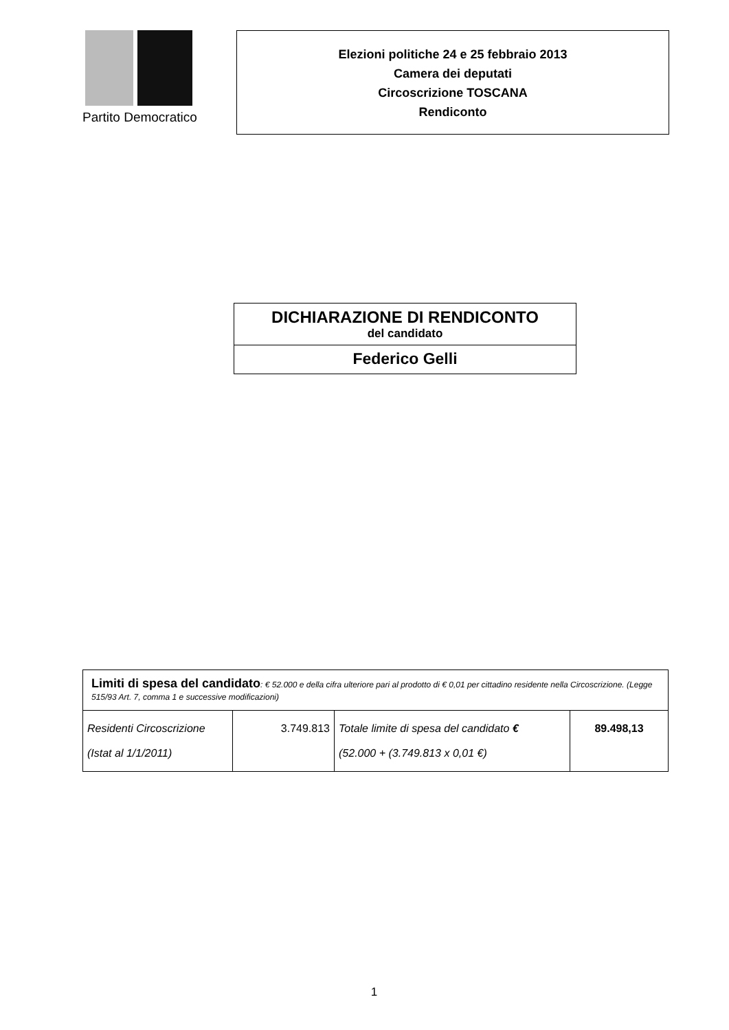Partito Democratico
Elezioni politiche 24 e 25 febbraio 2013
Camera dei deputati
Circoscrizione TOSCANA
Rendiconto
DICHIARAZIONE DI RENDICONTO
del candidato
Federico Gelli
| Limiti di spesa del candidato : € 52.000 e della cifra ulteriore pari al prodotto di € 0,01 per cittadino residente nella Circoscrizione. (Legge 515/93 Art. 7, comma 1 e successive modificazioni) | | | |
| Residenti Circoscrizione (Istat al 1/1/2011) | 3.749.813 | Totale limite di spesa del candidato € (52.000 + (3.749.813 x 0,01 €) | 89.498,13 |
1